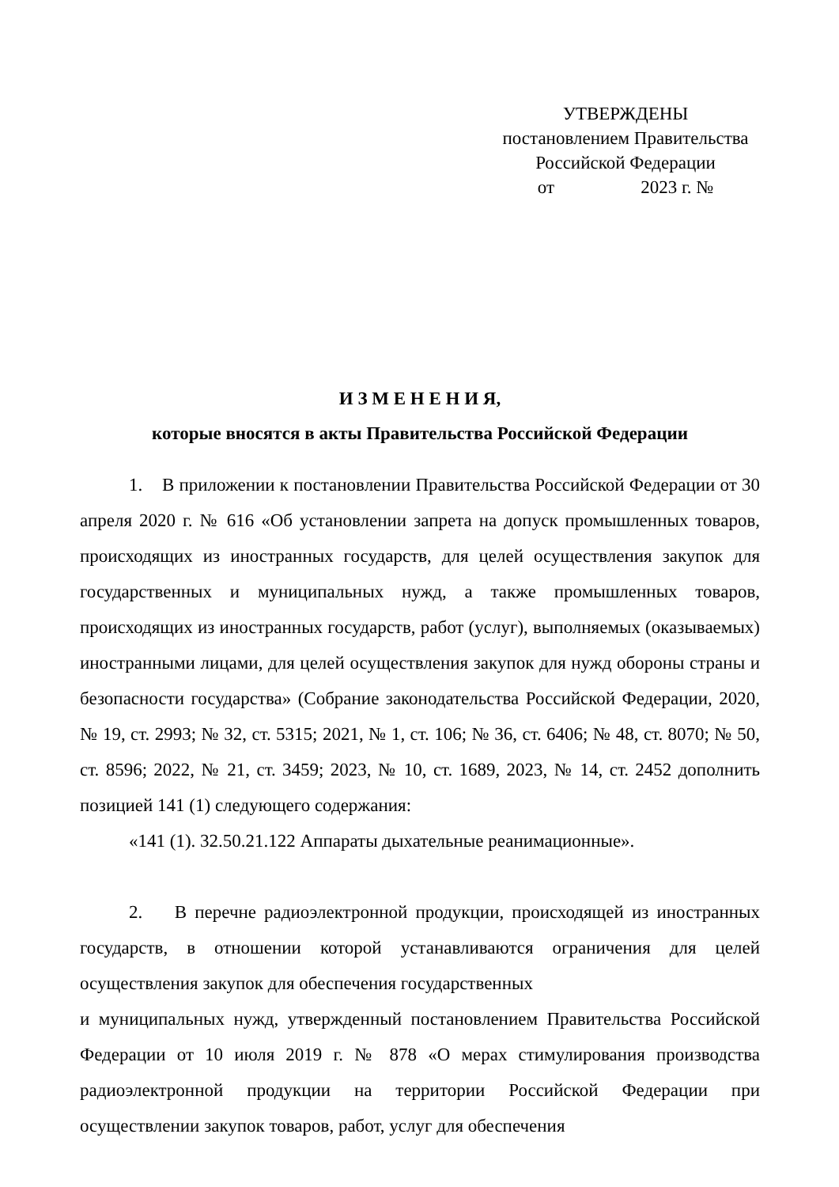УТВЕРЖДЕНЫ
постановлением Правительства
Российской Федерации
от 2023 г. №
И З М Е Н Е Н И Я,
которые вносятся в акты Правительства Российской Федерации
1. В приложении к постановлении Правительства Российской Федерации от 30 апреля 2020 г. № 616 «Об установлении запрета на допуск промышленных товаров, происходящих из иностранных государств, для целей осуществления закупок для государственных и муниципальных нужд, а также промышленных товаров, происходящих из иностранных государств, работ (услуг), выполняемых (оказываемых) иностранными лицами, для целей осуществления закупок для нужд обороны страны и безопасности государства» (Собрание законодательства Российской Федерации, 2020, № 19, ст. 2993; № 32, ст. 5315; 2021, № 1, ст. 106; № 36, ст. 6406; № 48, ст. 8070; № 50, ст. 8596; 2022, № 21, ст. 3459; 2023, № 10, ст. 1689, 2023, № 14, ст. 2452 дополнить позицией 141 (1) следующего содержания:
«141 (1). 32.50.21.122 Аппараты дыхательные реанимационные».
2. В перечне радиоэлектронной продукции, происходящей из иностранных государств, в отношении которой устанавливаются ограничения для целей осуществления закупок для обеспечения государственных
и муниципальных нужд, утвержденный постановлением Правительства Российской Федерации от 10 июля 2019 г. № 878 «О мерах стимулирования производства радиоэлектронной продукции на территории Российской Федерации при осуществлении закупок товаров, работ, услуг для обеспечения